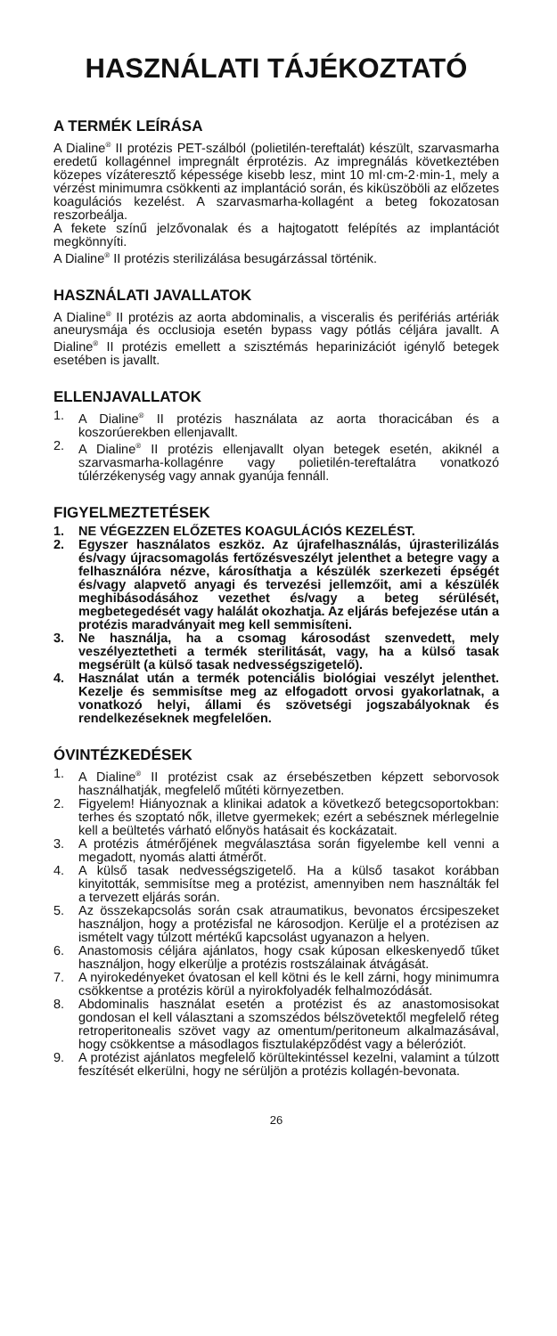HASZNÁLATI TÁJÉKOZTATÓ
A TERMÉK LEÍRÁSA
A Dialine<sup>®</sup> II protézis PET-szálból (polietilén-tereftalát) készült, szarvasmarha eredetű kollagénnel impregnált érprotézis. Az impregnálás következtében közepes vízáteresztő képessége kisebb lesz, mint 10 ml·cm-2·min-1, mely a vérzést minimumra csökkenti az implantáció során, és kiküszöböli az előzetes koagulációs kezelést. A szarvasmarha-kollagént a beteg fokozatosan reszorbeálja.
A fekete színű jelzővonalak és a hajtogatott felépítés az implantációt megkönnyíti.
A Dialine<sup>®</sup> II protézis sterilizálása besugárzással történik.
HASZNÁLATI JAVALLATOK
A Dialine<sup>®</sup> II protézis az aorta abdominalis, a visceralis és perifériás artériák aneurysmája és occlusioja esetén bypass vagy pótlás céljára javallt. A Dialine<sup>®</sup> II protézis emellett a szisztémás heparinizációt igénylő betegek esetében is javallt.
ELLENJAVALLATOK
1. A Dialine<sup>®</sup> II protézis használata az aorta thoracicában és a koszorúerekben ellenjavallt.
2. A Dialine<sup>®</sup> II protézis ellenjavallt olyan betegek esetén, akiknél a szarvasmarha-kollagénre vagy polietilén-tereftalátra vonatkozó túlérzékenység vagy annak gyanúja fennáll.
FIGYELMEZTETÉSEK
1. NE VÉGEZZEN ELŐZETES KOAGULÁCIÓS KEZELÉST.
2. Egyszer használatos eszköz. Az újrafelhasználás, újrasterilizálás és/vagy újracsomagolás fertőzésveszélyt jelenthet a betegre vagy a felhasználóra nézve, károsíthatja a készülék szerkezeti épségét és/vagy alapvető anyagi és tervezési jellemzőit, ami a készülék meghibásodásához vezethet és/vagy a beteg sérülését, megbetegedését vagy halálát okozhatja. Az eljárás befejezése után a protézis maradványait meg kell semmisíteni.
3. Ne használja, ha a csomag károsodást szenvedett, mely veszélyeztetheti a termék sterilitását, vagy, ha a külső tasak megsérült (a külső tasak nedvességszigetelő).
4. Használat után a termék potenciális biológiai veszélyt jelenthet. Kezelje és semmisítse meg az elfogadott orvosi gyakorlatnak, a vonatkozó helyi, állami és szövetségi jogszabályoknak és rendelkezéseknek megfelelően.
ÓVINTÉZKEDÉSEK
1. A Dialine<sup>®</sup> II protézist csak az érsebészetben képzett seborvosok használhatják, megfelelő műtéti környezetben.
2. Figyelem! Hiányoznak a klinikai adatok a következő betegcsoportokban: terhes és szoptató nők, illetve gyermekek; ezért a sebésznek mérlegelnie kell a beültetés várható előnyös hatásait és kockázatait.
3. A protézis átmérőjének megválasztása során figyelembe kell venni a megadott, nyomás alatti átmérőt.
4. A külső tasak nedvességszigetelő. Ha a külső tasakot korábban kinyitották, semmisítse meg a protézist, amennyiben nem használták fel a tervezett eljárás során.
5. Az összekapcsolás során csak atraumatikus, bevonatos ércsipeszeket használjon, hogy a protézisfal ne károsodjon. Kerülje el a protézisen az ismételt vagy túlzott mértékű kapcsolást ugyanazon a helyen.
6. Anastomosis céljára ajánlatos, hogy csak kúposan elkeskenyedő tűket használjon, hogy elkerülje a protézis rostszálainak átvágását.
7. A nyirokedényeket óvatosan el kell kötni és le kell zárni, hogy minimumra csökkentse a protézis körül a nyirokfolyadék felhalmozódását.
8. Abdominalis használat esetén a protézist és az anastomosisokat gondosan el kell választani a szomszédos bélszövetektől megfelelő réteg retroperitonealis szövet vagy az omentum/peritoneum alkalmazásával, hogy csökkentse a másodlagos fisztulaképződést vagy a béleróziót.
9. A protézist ajánlatos megfelelő körültekintéssel kezelni, valamint a túlzott feszítését elkerülni, hogy ne sérüljön a protézis kollagén-bevonata.
26